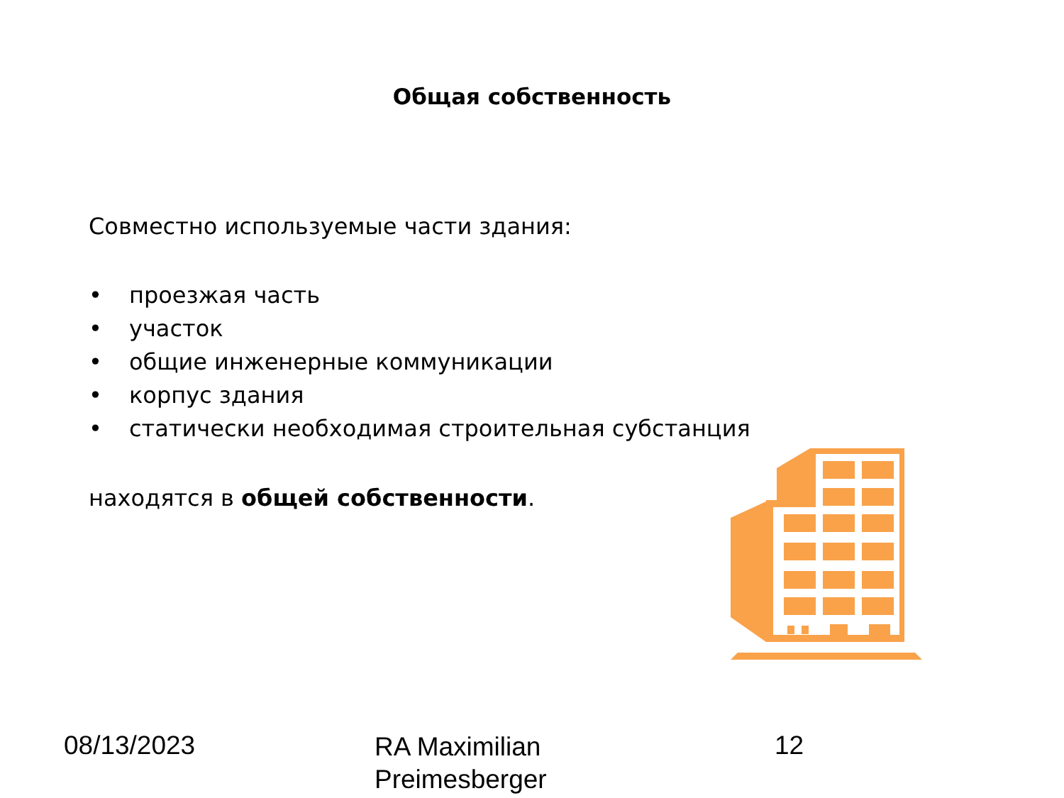Общая собственность
Совместно используемые части здания:
• проезжая часть
• участок
• общие инженерные коммуникации
• корпус здания
• статически необходимая строительная субстанция
находятся в общей собственности.
08/13/2023
RA Maximilian
Preimesberger
12